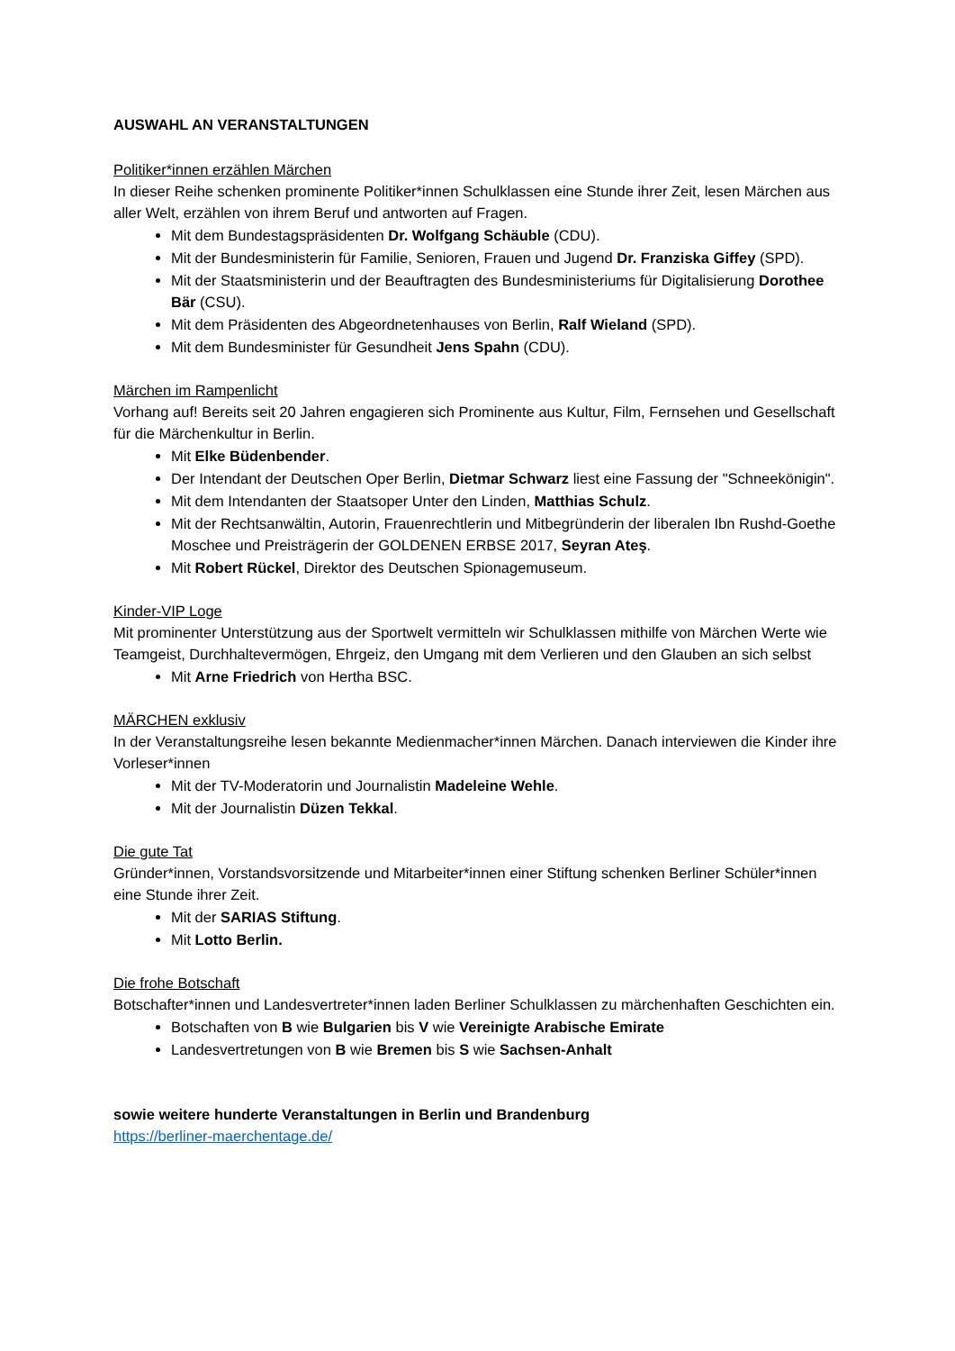AUSWAHL AN VERANSTALTUNGEN
Politiker*innen erzählen Märchen
In dieser Reihe schenken prominente Politiker*innen Schulklassen eine Stunde ihrer Zeit, lesen Märchen aus aller Welt, erzählen von ihrem Beruf und antworten auf Fragen.
Mit dem Bundestagspräsidenten Dr. Wolfgang Schäuble (CDU).
Mit der Bundesministerin für Familie, Senioren, Frauen und Jugend Dr. Franziska Giffey (SPD).
Mit der Staatsministerin und der Beauftragten des Bundesministeriums für Digitalisierung Dorothee Bär (CSU).
Mit dem Präsidenten des Abgeordnetenhauses von Berlin, Ralf Wieland (SPD).
Mit dem Bundesminister für Gesundheit Jens Spahn (CDU).
Märchen im Rampenlicht
Vorhang auf! Bereits seit 20 Jahren engagieren sich Prominente aus Kultur, Film, Fernsehen und Gesellschaft für die Märchenkultur in Berlin.
Mit Elke Büdenbender.
Der Intendant der Deutschen Oper Berlin, Dietmar Schwarz liest eine Fassung der "Schneekönigin".
Mit dem Intendanten der Staatsoper Unter den Linden, Matthias Schulz.
Mit der Rechtsanwältin, Autorin, Frauenrechtlerin und Mitbegründerin der liberalen Ibn Rushd-Goethe Moschee und Preisträgerin der GOLDENEN ERBSE 2017, Seyran Ateş.
Mit Robert Rückel, Direktor des Deutschen Spionagemuseum.
Kinder-VIP Loge
Mit prominenter Unterstützung aus der Sportwelt vermitteln wir Schulklassen mithilfe von Märchen Werte wie Teamgeist, Durchhaltevermögen, Ehrgeiz, den Umgang mit dem Verlieren und den Glauben an sich selbst
Mit Arne Friedrich von Hertha BSC.
MÄRCHEN exklusiv
In der Veranstaltungsreihe lesen bekannte Medienmacher*innen Märchen. Danach interviewen die Kinder ihre Vorleser*innen
Mit der TV-Moderatorin und Journalistin Madeleine Wehle.
Mit der Journalistin Düzen Tekkal.
Die gute Tat
Gründer*innen, Vorstandsvorsitzende und Mitarbeiter*innen einer Stiftung schenken Berliner Schüler*innen eine Stunde ihrer Zeit.
Mit der SARIAS Stiftung.
Mit Lotto Berlin.
Die frohe Botschaft
Botschafter*innen und Landesvertreter*innen laden Berliner Schulklassen zu märchenhaften Geschichten ein.
Botschaften von B wie Bulgarien bis V wie Vereinigte Arabische Emirate
Landesvertretungen von B wie Bremen bis S wie Sachsen-Anhalt
sowie weitere hunderte Veranstaltungen in Berlin und Brandenburg
https://berliner-maerchentage.de/